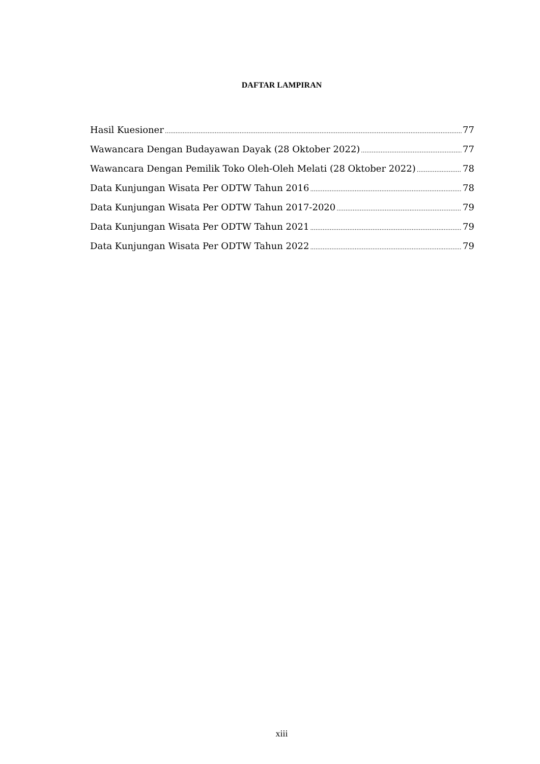DAFTAR LAMPIRAN
Hasil Kuesioner 77
Wawancara Dengan Budayawan Dayak (28 Oktober 2022) 77
Wawancara Dengan Pemilik Toko Oleh-Oleh Melati (28 Oktober 2022) 78
Data Kunjungan Wisata Per ODTW Tahun 2016 78
Data Kunjungan Wisata Per ODTW Tahun 2017-2020 79
Data Kunjungan Wisata Per ODTW Tahun 2021 79
Data Kunjungan Wisata Per ODTW Tahun 2022 79
xiii